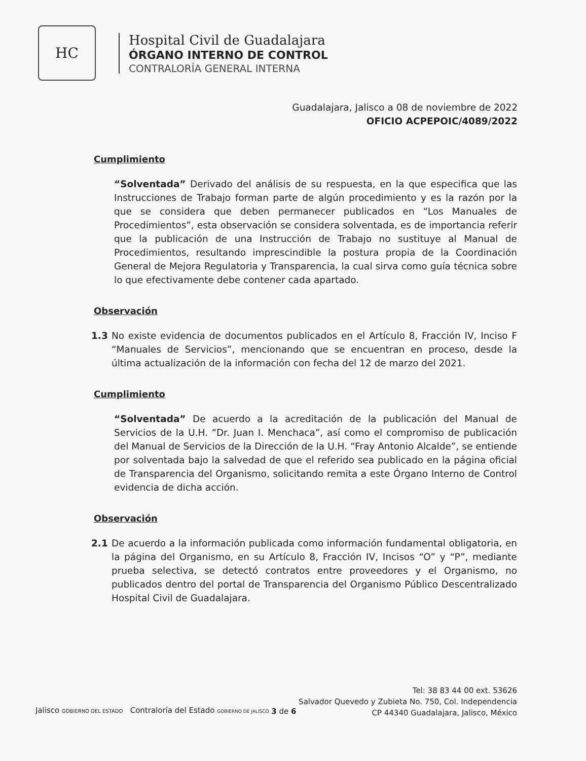HC
Hospital Civil de Guadalajara
ÓRGANO INTERNO DE CONTROL
CONTRALORÍA GENERAL INTERNA
Guadalajara, Jalisco a 08 de noviembre de 2022
OFICIO ACPEPOIC/4089/2022
Cumplimiento
“Solventada” Derivado del análisis de su respuesta, en la que especifica que las Instrucciones de Trabajo forman parte de algún procedimiento y es la razón por la que se considera que deben permanecer publicados en “Los Manuales de Procedimientos”, esta observación se considera solventada, es de importancia referir que la publicación de una Instrucción de Trabajo no sustituye al Manual de Procedimientos, resultando imprescindible la postura propia de la Coordinación General de Mejora Regulatoria y Transparencia, la cual sirva como guía técnica sobre lo que efectivamente debe contener cada apartado.
Observación
1.3 No existe evidencia de documentos publicados en el Artículo 8, Fracción IV, Inciso F “Manuales de Servicios”, mencionando que se encuentran en proceso, desde la última actualización de la información con fecha del 12 de marzo del 2021.
Cumplimiento
“Solventada” De acuerdo a la acreditación de la publicación del Manual de Servicios de la U.H. “Dr. Juan I. Menchaca”, así como el compromiso de publicación del Manual de Servicios de la Dirección de la U.H. “Fray Antonio Alcalde”, se entiende por solventada bajo la salvedad de que el referido sea publicado en la página oficial de Transparencia del Organismo, solicitando remita a este Órgano Interno de Control evidencia de dicha acción.
Observación
2.1 De acuerdo a la información publicada como información fundamental obligatoria, en la página del Organismo, en su Artículo 8, Fracción IV, Incisos “O” y “P”, mediante prueba selectiva, se detectó contratos entre proveedores y el Organismo, no publicados dentro del portal de Transparencia del Organismo Público Descentralizado Hospital Civil de Guadalajara.
Jalisco GOBIERNO DEL ESTADO Contraloría del Estado GOBIERNO DE JALISCO
3 de 6
Tel: 38 83 44 00 ext. 53626
Salvador Quevedo y Zubieta No. 750, Col. Independencia
CP 44340 Guadalajara, Jalisco, México